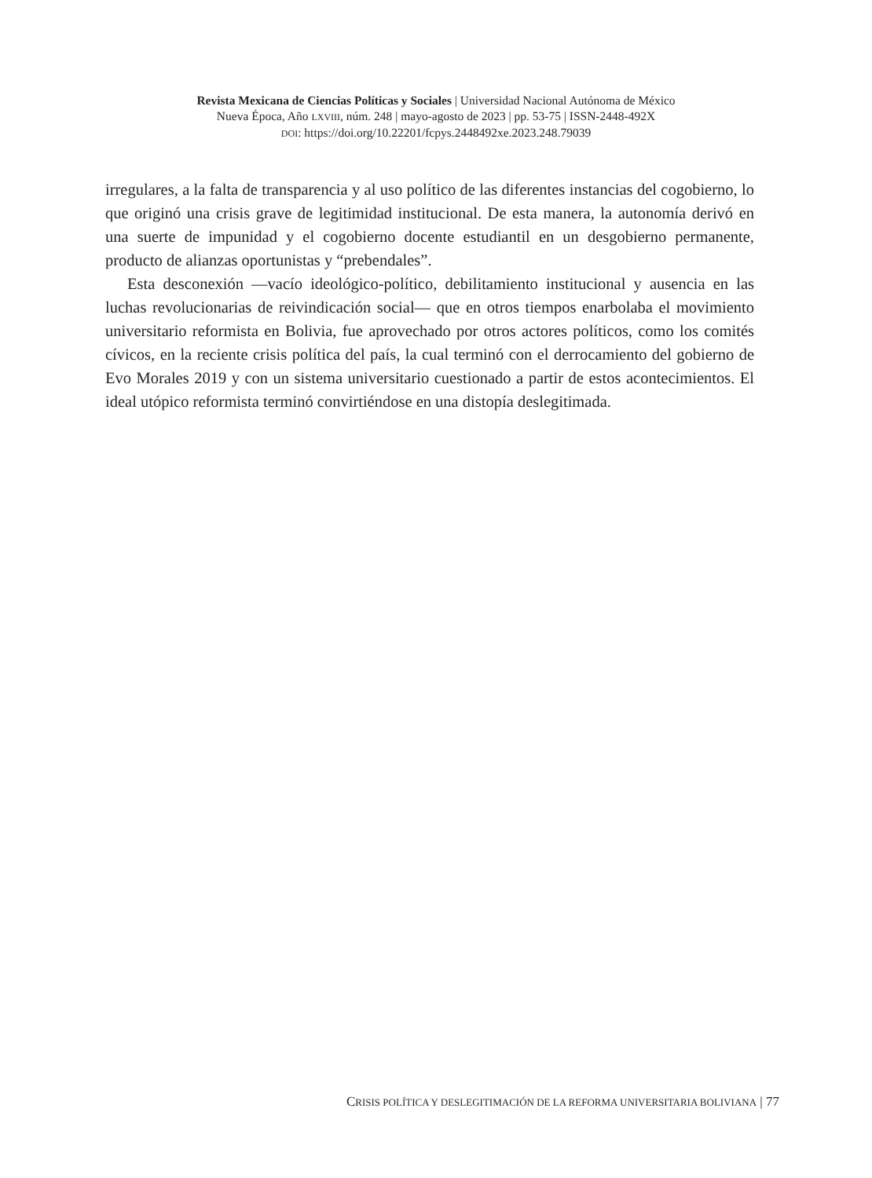Revista Mexicana de Ciencias Políticas y Sociales | Universidad Nacional Autónoma de México
Nueva Época, Año LXVIII, núm. 248 | mayo-agosto de 2023 | pp. 53-75 | ISSN-2448-492X
DOI: https://doi.org/10.22201/fcpys.2448492xe.2023.248.79039
irregulares, a la falta de transparencia y al uso político de las diferentes instancias del cogobierno, lo que originó una crisis grave de legitimidad institucional. De esta manera, la autonomía derivó en una suerte de impunidad y el cogobierno docente estudiantil en un desgobierno permanente, producto de alianzas oportunistas y “prebendales”.
Esta desconexión —vacío ideológico-político, debilitamiento institucional y ausencia en las luchas revolucionarias de reivindicación social— que en otros tiempos enarbolaba el movimiento universitario reformista en Bolivia, fue aprovechado por otros actores políticos, como los comités cívicos, en la reciente crisis política del país, la cual terminó con el derrocamiento del gobierno de Evo Morales 2019 y con un sistema universitario cuestionado a partir de estos acontecimientos. El ideal utópico reformista terminó convirtiéndose en una distopía deslegitimada.
CRISIS POLÍTICA Y DESLEGITIMACIÓN DE LA REFORMA UNIVERSITARIA BOLIVIANA | 77